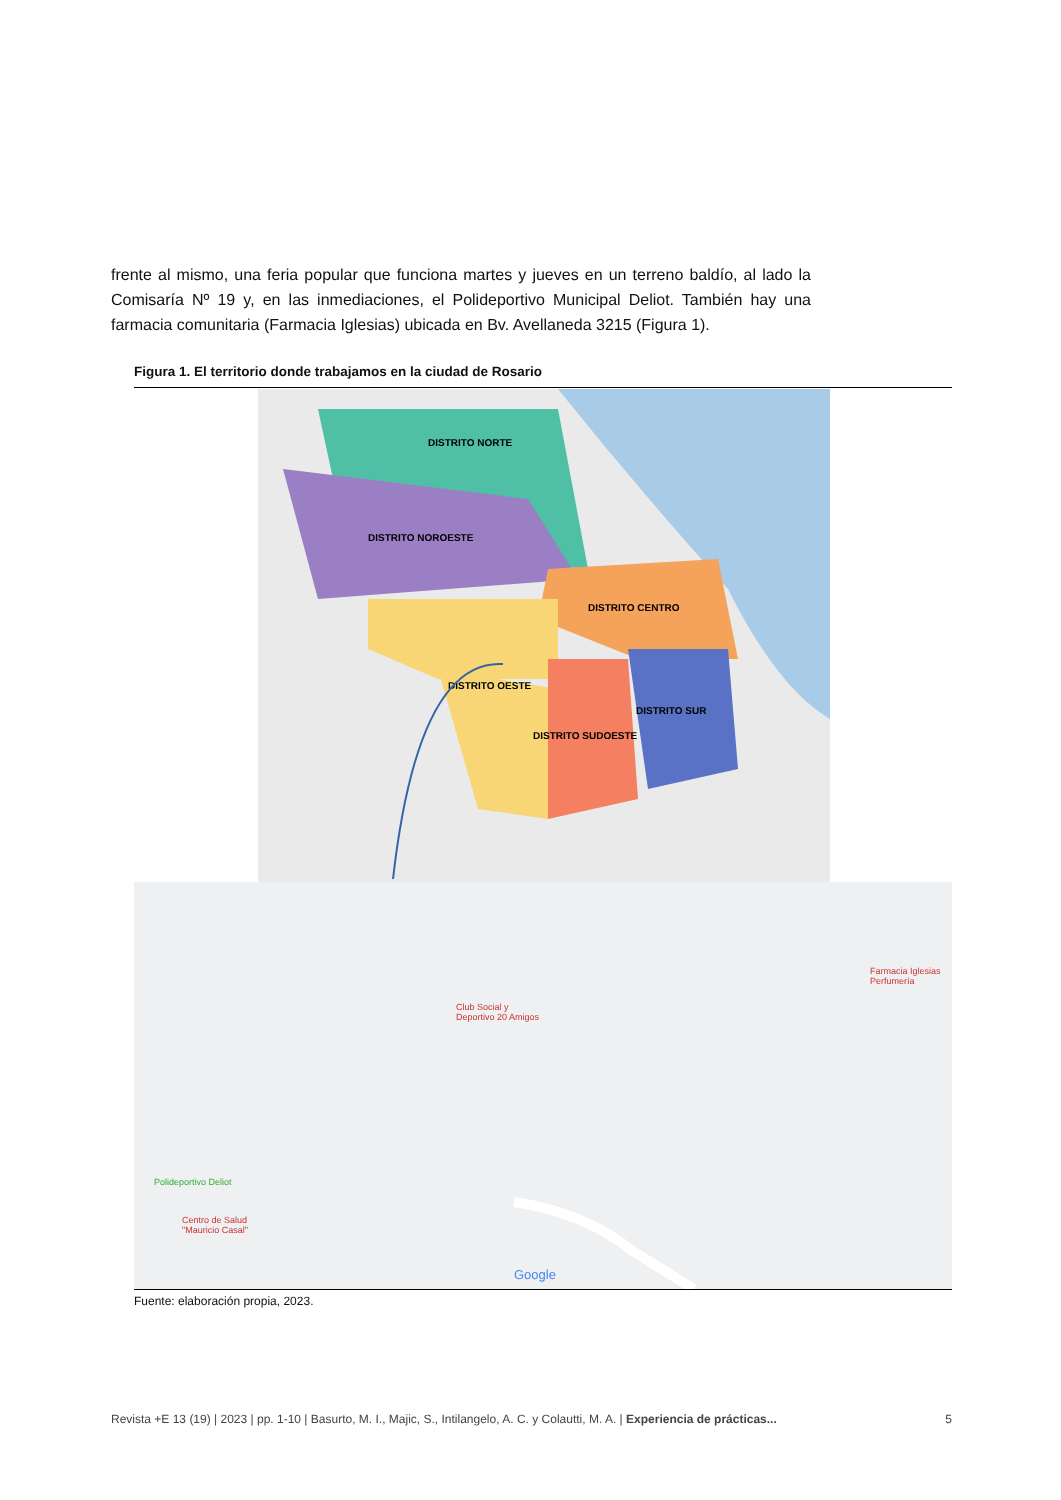frente al mismo, una feria popular que funciona martes y jueves en un terreno baldío, al lado la Comisaría Nº 19 y, en las inmediaciones, el Polideportivo Municipal Deliot. También hay una farmacia comunitaria (Farmacia Iglesias) ubicada en Bv. Avellaneda 3215 (Figura 1).
Figura 1. El territorio donde trabajamos en la ciudad de Rosario
DISTRITO NORTE
DISTRITO NOROESTE
DISTRITO CENTRO
DISTRITO OESTE
DISTRITO SUR
DISTRITO SUDOESTE
Club Social y
Deportivo 20 Amigos
Farmacia Iglesias
Perfumería
Polideportivo Deliot
Centro de Salud
"Mauricio Casal"
Google
Fuente: elaboración propia, 2023.
Revista +E 13 (19) | 2023 | pp. 1-10 | Basurto, M. I., Majic, S., Intilangelo, A. C. y Colautti, M. A. | Experiencia de prácticas... 5